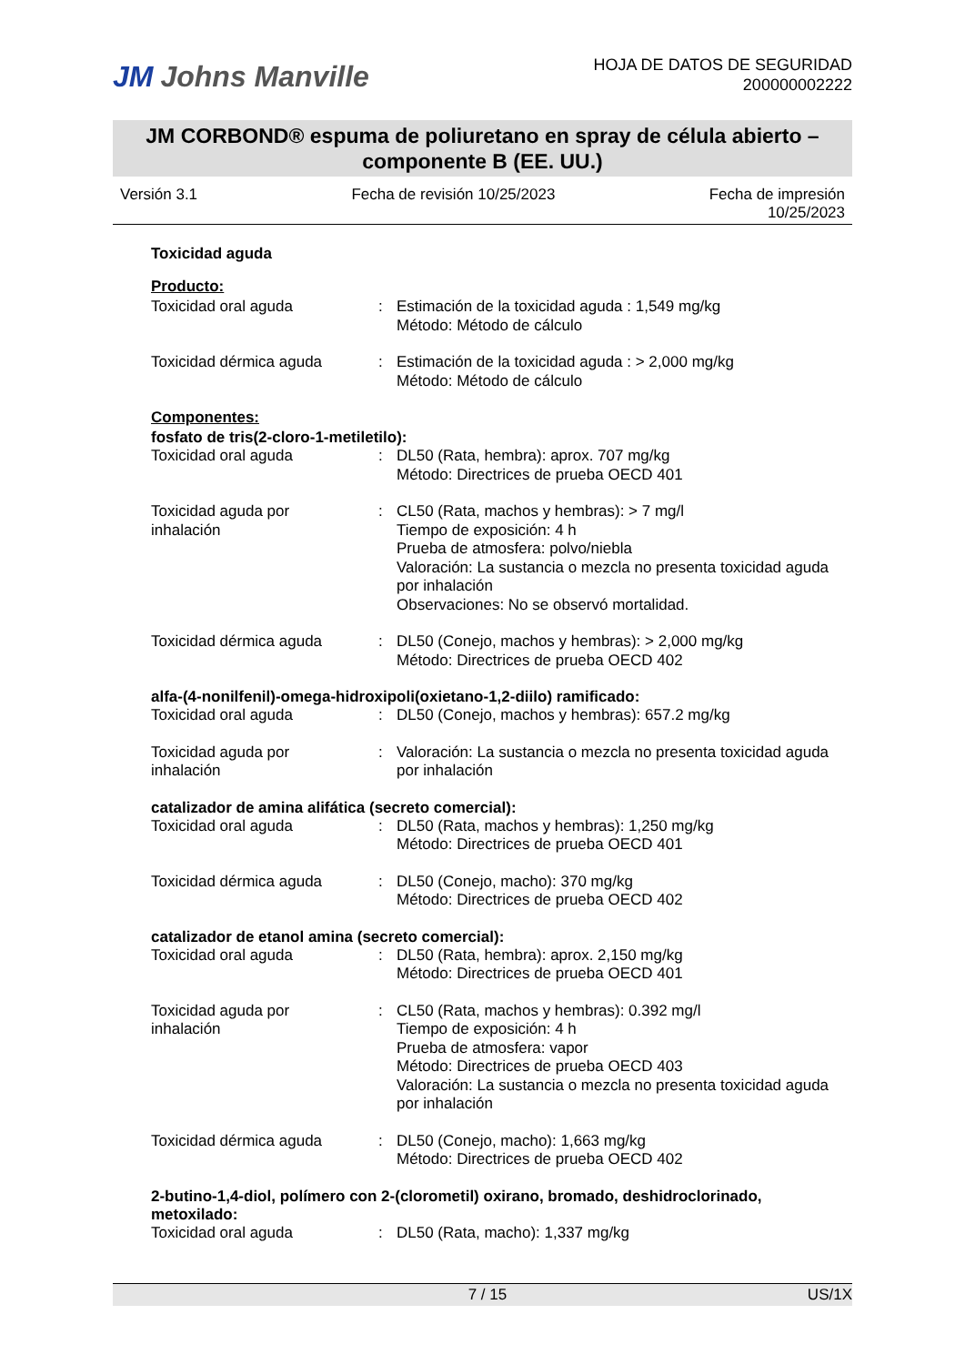JM Johns Manville
HOJA DE DATOS DE SEGURIDAD
200000002222
JM CORBOND® espuma de poliuretano en spray de célula abierto –
componente B (EE. UU.)
Versión 3.1 Fecha de revisión 10/25/2023 Fecha de impresión
10/25/2023
Toxicidad aguda
Producto:
Toxicidad oral aguda : Estimación de la toxicidad aguda : 1,549 mg/kg
Método: Método de cálculo
Toxicidad dérmica aguda : Estimación de la toxicidad aguda : > 2,000 mg/kg
Método: Método de cálculo
Componentes:
fosfato de tris(2-cloro-1-metiletilo):
Toxicidad oral aguda : DL50 (Rata, hembra): aprox. 707 mg/kg
Método: Directrices de prueba OECD 401
Toxicidad aguda por
inhalación
: CL50 (Rata, machos y hembras): > 7 mg/l
Tiempo de exposición: 4 h
Prueba de atmosfera: polvo/niebla
Valoración: La sustancia o mezcla no presenta toxicidad aguda por inhalación
Observaciones: No se observó mortalidad.
Toxicidad dérmica aguda : DL50 (Conejo, machos y hembras): > 2,000 mg/kg
Método: Directrices de prueba OECD 402
alfa-(4-nonilfenil)-omega-hidroxipoli(oxietano-1,2-diilo) ramificado:
Toxicidad oral aguda : DL50 (Conejo, machos y hembras): 657.2 mg/kg
Toxicidad aguda por
inhalación
: Valoración: La sustancia o mezcla no presenta toxicidad aguda por inhalación
catalizador de amina alifática (secreto comercial):
Toxicidad oral aguda : DL50 (Rata, machos y hembras): 1,250 mg/kg
Método: Directrices de prueba OECD 401
Toxicidad dérmica aguda : DL50 (Conejo, macho): 370 mg/kg
Método: Directrices de prueba OECD 402
catalizador de etanol amina (secreto comercial):
Toxicidad oral aguda : DL50 (Rata, hembra): aprox. 2,150 mg/kg
Método: Directrices de prueba OECD 401
Toxicidad aguda por
inhalación
: CL50 (Rata, machos y hembras): 0.392 mg/l
Tiempo de exposición: 4 h
Prueba de atmosfera: vapor
Método: Directrices de prueba OECD 403
Valoración: La sustancia o mezcla no presenta toxicidad aguda por inhalación
Toxicidad dérmica aguda : DL50 (Conejo, macho): 1,663 mg/kg
Método: Directrices de prueba OECD 402
2-butino-1,4-diol, polímero con 2-(clorometil) oxirano, bromado, deshidroclorinado, metoxilado:
Toxicidad oral aguda : DL50 (Rata, macho): 1,337 mg/kg
7 / 15 US/1X